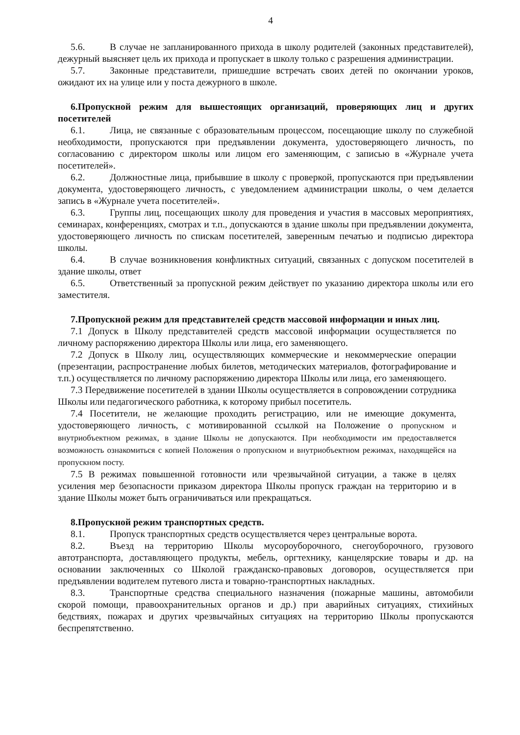4
5.6. В случае не запланированного прихода в школу родителей (законных представителей), дежурный выясняет цель их прихода и пропускает в школу только с разрешения администрации.
5.7. Законные представители, пришедшие встречать своих детей по окончании уроков, ожидают их на улице или у поста дежурного в школе.
6.Пропускной режим для вышестоящих организаций, проверяющих лиц и других посетителей
6.1. Лица, не связанные с образовательным процессом, посещающие школу по служебной необходимости, пропускаются при предъявлении документа, удостоверяющего личность, по согласованию с директором школы или лицом его заменяющим, с записью в «Журнале учета посетителей».
6.2. Должностные лица, прибывшие в школу с проверкой, пропускаются при предъявлении документа, удостоверяющего личность, с уведомлением администрации школы, о чем делается запись в «Журнале учета посетителей».
6.3. Группы лиц, посещающих школу для проведения и участия в массовых мероприятиях, семинарах, конференциях, смотрах и т.п., допускаются в здание школы при предъявлении документа, удостоверяющего личность по спискам посетителей, заверенным печатью и подписью директора школы.
6.4. В случае возникновения конфликтных ситуаций, связанных с допуском посетителей в здание школы, ответ
6.5. Ответственный за пропускной режим действует по указанию директора школы или его заместителя.
7.Пропускной режим для представителей средств массовой информации и иных лиц.
7.1 Допуск в Школу представителей средств массовой информации осуществляется по личному распоряжению директора Школы или лица, его заменяющего.
7.2 Допуск в Школу лиц, осуществляющих коммерческие и некоммерческие операции (презентации, распространение любых билетов, методических материалов, фотографирование и т.п.) осуществляется по личному распоряжению директора Школы или лица, его заменяющего.
7.3 Передвижение посетителей в здании Школы осуществляется в сопровождении сотрудника Школы или педагогического работника, к которому прибыл посетитель.
7.4 Посетители, не желающие проходить регистрацию, или не имеющие документа, удостоверяющего личность, с мотивированной ссылкой на Положение о пропускном и внутриобъектном режимах, в здание Школы не допускаются. При необходимости им предоставляется возможность ознакомиться с копией Положения о пропускном и внутриобъектном режимах, находящейся на пропускном посту.
7.5 В режимах повышенной готовности или чрезвычайной ситуации, а также в целях усиления мер безопасности приказом директора Школы пропуск граждан на территорию и в здание Школы может быть ограничиваться или прекращаться.
8.Пропускной режим транспортных средств.
8.1. Пропуск транспортных средств осуществляется через центральные ворота.
8.2. Въезд на территорию Школы мусороуборочного, снегоуборочного, грузового автотранспорта, доставляющего продукты, мебель, оргтехнику, канцелярские товары и др. на основании заключенных со Школой гражданско-правовых договоров, осуществляется при предъявлении водителем путевого листа и товарно-транспортных накладных.
8.3. Транспортные средства специального назначения (пожарные машины, автомобили скорой помощи, правоохранительных органов и др.) при аварийных ситуациях, стихийных бедствиях, пожарах и других чрезвычайных ситуациях на территорию Школы пропускаются беспрепятственно.